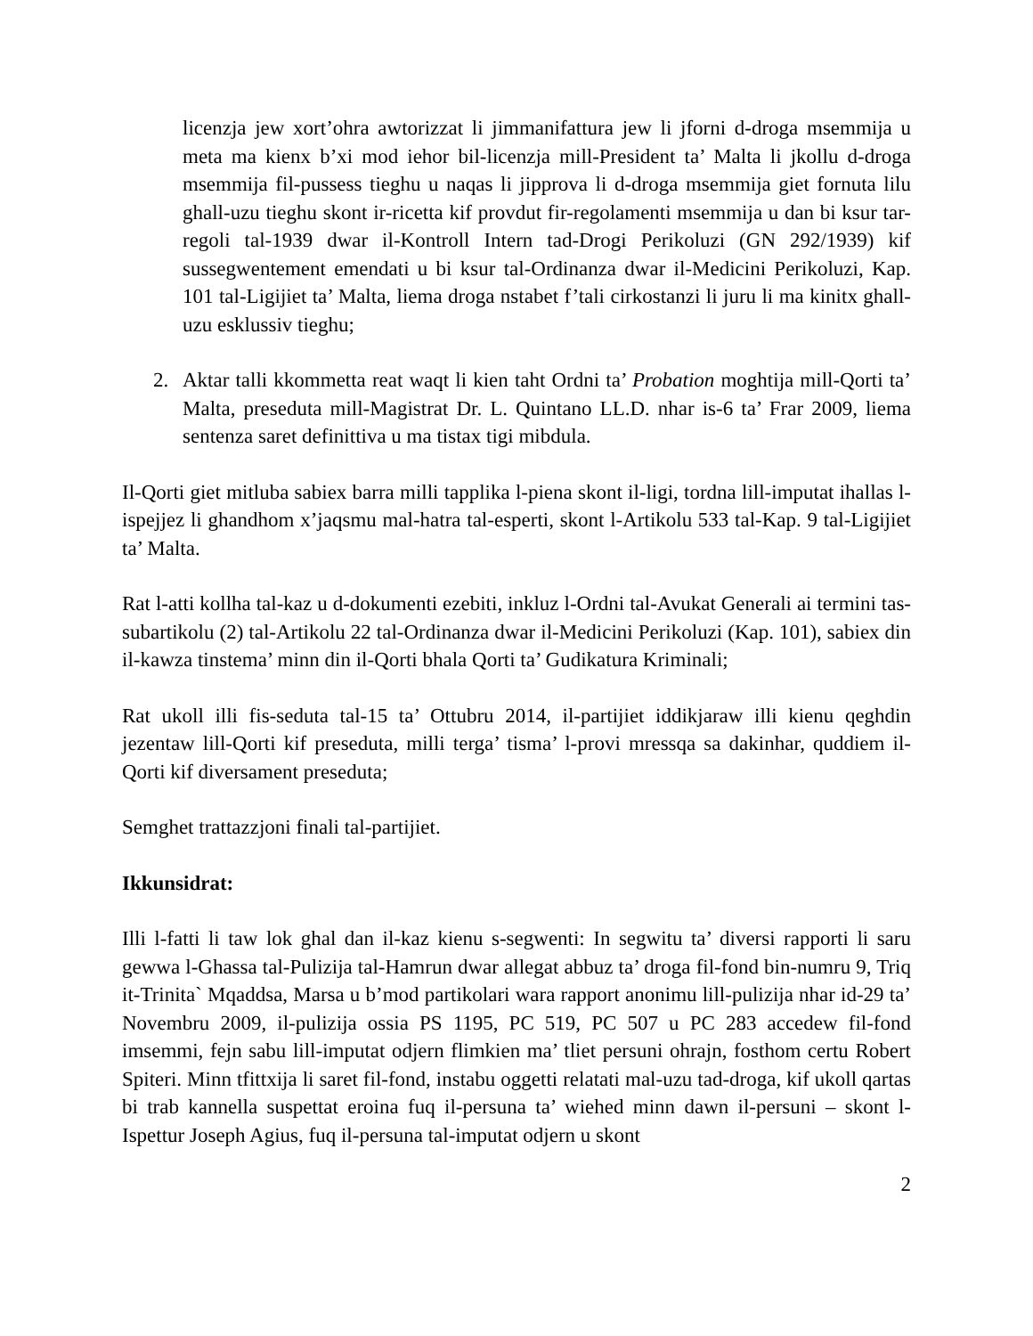licenzja jew xort’ohra awtorizzat li jimmanifattura jew li jforni d-droga msemmija u meta ma kienx b’xi mod iehor bil-licenzja mill-President ta’ Malta li jkollu d-droga msemmija fil-pussess tieghu u naqas li jipprova li d-droga msemmija giet fornuta lilu ghall-uzu tieghu skont ir-ricetta kif provdut fir-regolamenti msemmija u dan bi ksur tar-regoli tal-1939 dwar il-Kontroll Intern tad-Drogi Perikoluzi (GN 292/1939) kif sussegwentement emendati u bi ksur tal-Ordinanza dwar il-Medicini Perikoluzi, Kap. 101 tal-Ligijiet ta’ Malta, liema droga nstabet f’tali cirkostanzi li juru li ma kinitx ghall-uzu esklussiv tieghu;
2. Aktar talli kkommetta reat waqt li kien taht Ordni ta’ Probation moghtija mill-Qorti ta’ Malta, preseduta mill-Magistrat Dr. L. Quintano LL.D. nhar is-6 ta’ Frar 2009, liema sentenza saret definittiva u ma tistax tigi mibdula.
Il-Qorti giet mitluba sabiex barra milli tapplika l-piena skont il-ligi, tordna lill-imputat ihallas l-ispejjez li ghandhom x’jaqsmu mal-hatra tal-esperti, skont l-Artikolu 533 tal-Kap. 9 tal-Ligijiet ta’ Malta.
Rat l-atti kollha tal-kaz u d-dokumenti ezebiti, inkluz l-Ordni tal-Avukat Generali ai termini tas-subartikolu (2) tal-Artikolu 22 tal-Ordinanza dwar il-Medicini Perikoluzi (Kap. 101), sabiex din il-kawza tinstema’ minn din il-Qorti bhala Qorti ta’ Gudikatura Kriminali;
Rat ukoll illi fis-seduta tal-15 ta’ Ottubru 2014, il-partijiet iddikjaraw illi kienu qeghdin jezentaw lill-Qorti kif preseduta, milli terga’ tisma’ l-provi mressqa sa dakinhar, quddiem il-Qorti kif diversament preseduta;
Semghet trattazzjoni finali tal-partijiet.
Ikkunsidrat:
Illi l-fatti li taw lok ghal dan il-kaz kienu s-segwenti: In segwitu ta’ diversi rapporti li saru gewwa l-Ghassa tal-Pulizija tal-Hamrun dwar allegat abbuz ta’ droga fil-fond bin-numru 9, Triq it-Trinita` Mqaddsa, Marsa u b’mod partikolari wara rapport anonimu lill-pulizija nhar id-29 ta’ Novembru 2009, il-pulizija ossia PS 1195, PC 519, PC 507 u PC 283 accedew fil-fond imsemmi, fejn sabu lill-imputat odjern flimkien ma’ tliet persuni ohrajn, fosthom certu Robert Spiteri. Minn tfittxija li saret fil-fond, instabu oggetti relatati mal-uzu tad-droga, kif ukoll qartas bi trab kannella suspettat eroina fuq il-persuna ta’ wiehed minn dawn il-persuni – skont l-Ispettur Joseph Agius, fuq il-persuna tal-imputat odjern u skont
2